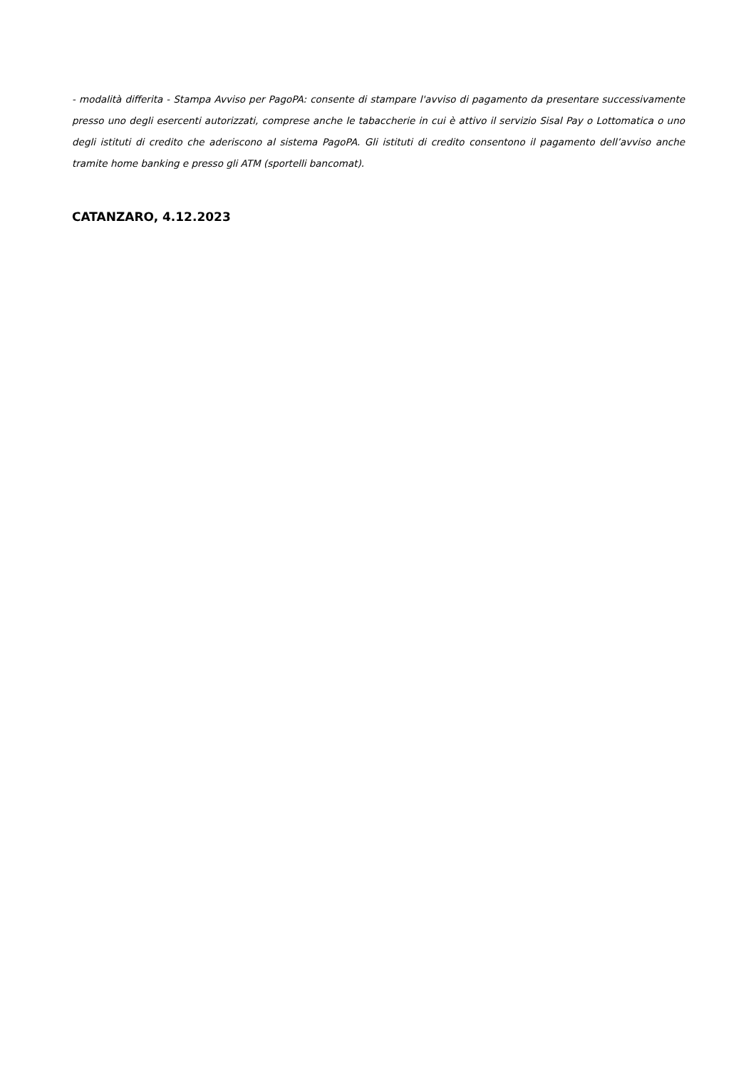- modalità differita - Stampa Avviso per PagoPA: consente di stampare l'avviso di pagamento da presentare successivamente presso uno degli esercenti autorizzati, comprese anche le tabaccherie in cui è attivo il servizio Sisal Pay o Lottomatica o uno degli istituti di credito che aderiscono al sistema PagoPA. Gli istituti di credito consentono il pagamento dell’avviso anche tramite home banking e presso gli ATM (sportelli bancomat).
CATANZARO, 4.12.2023